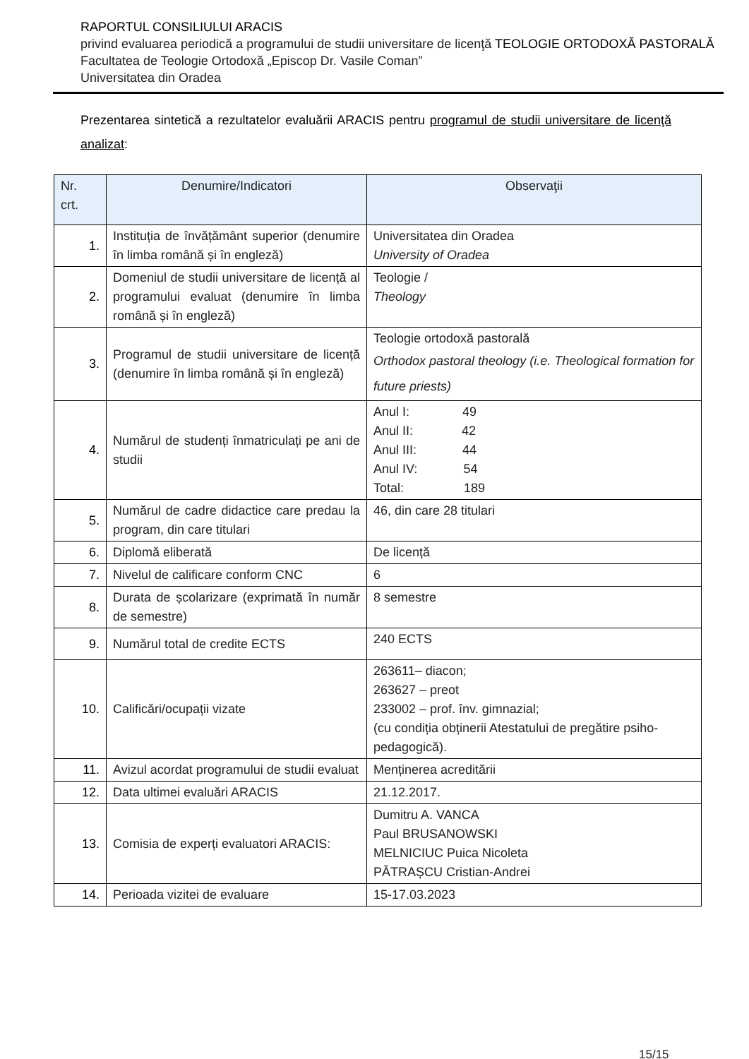RAPORTUL CONSILIULUI ARACIS
privind evaluarea periodică a programului de studii universitare de licenţă TEOLOGIE ORTODOXĂ PASTORALĂ
Facultatea de Teologie Ortodoxă „Episcop Dr. Vasile Coman”
Universitatea din Oradea
Prezentarea sintetică a rezultatelor evaluării ARACIS pentru programul de studii universitare de licenţă analizat:
| Nr. crt. | Denumire/Indicatori | Observaţii |
| --- | --- | --- |
| 1. | Instituția de învățământ superior (denumire în limba română și în engleză) | Universitatea din Oradea University of Oradea |
| 2. | Domeniul de studii universitare de licență al programului evaluat (denumire în limba română și în engleză) | Teologie / Theology |
| 3. | Programul de studii universitare de licență (denumire în limba română și în engleză) | Teologie ortodoxă pastorală Orthodox pastoral theology (i.e. Theological formation for future priests) |
| 4. | Numărul de studenți înmatriculați pe ani de studii | Anul I: 49 Anul II: 42 Anul III: 44 Anul IV: 54 Total: 189 |
| 5. | Numărul de cadre didactice care predau la program, din care titulari | 46, din care 28 titulari |
| 6. | Diplomă eliberată | De licență |
| 7. | Nivelul de calificare conform CNC | 6 |
| 8. | Durata de școlarizare (exprimată în număr de semestre) | 8 semestre |
| 9. | Numărul total de credite ECTS | 240 ECTS |
| 10. | Calificări/ocupații vizate | 263611– diacon; 263627 – preot 233002 – prof. înv. gimnazial; (cu condiția obținerii Atestatului de pregătire psiho-pedagogică). |
| 11. | Avizul acordat programului de studii evaluat | Menținerea acreditării |
| 12. | Data ultimei evaluări ARACIS | 21.12.2017. |
| 13. | Comisia de experți evaluatori ARACIS: | Dumitru A. VANCA Paul BRUSANOWSKI MELNICIUC Puica Nicoleta PĂTRAȘCU Cristian-Andrei |
| 14. | Perioada vizitei de evaluare | 15-17.03.2023 |
15/15